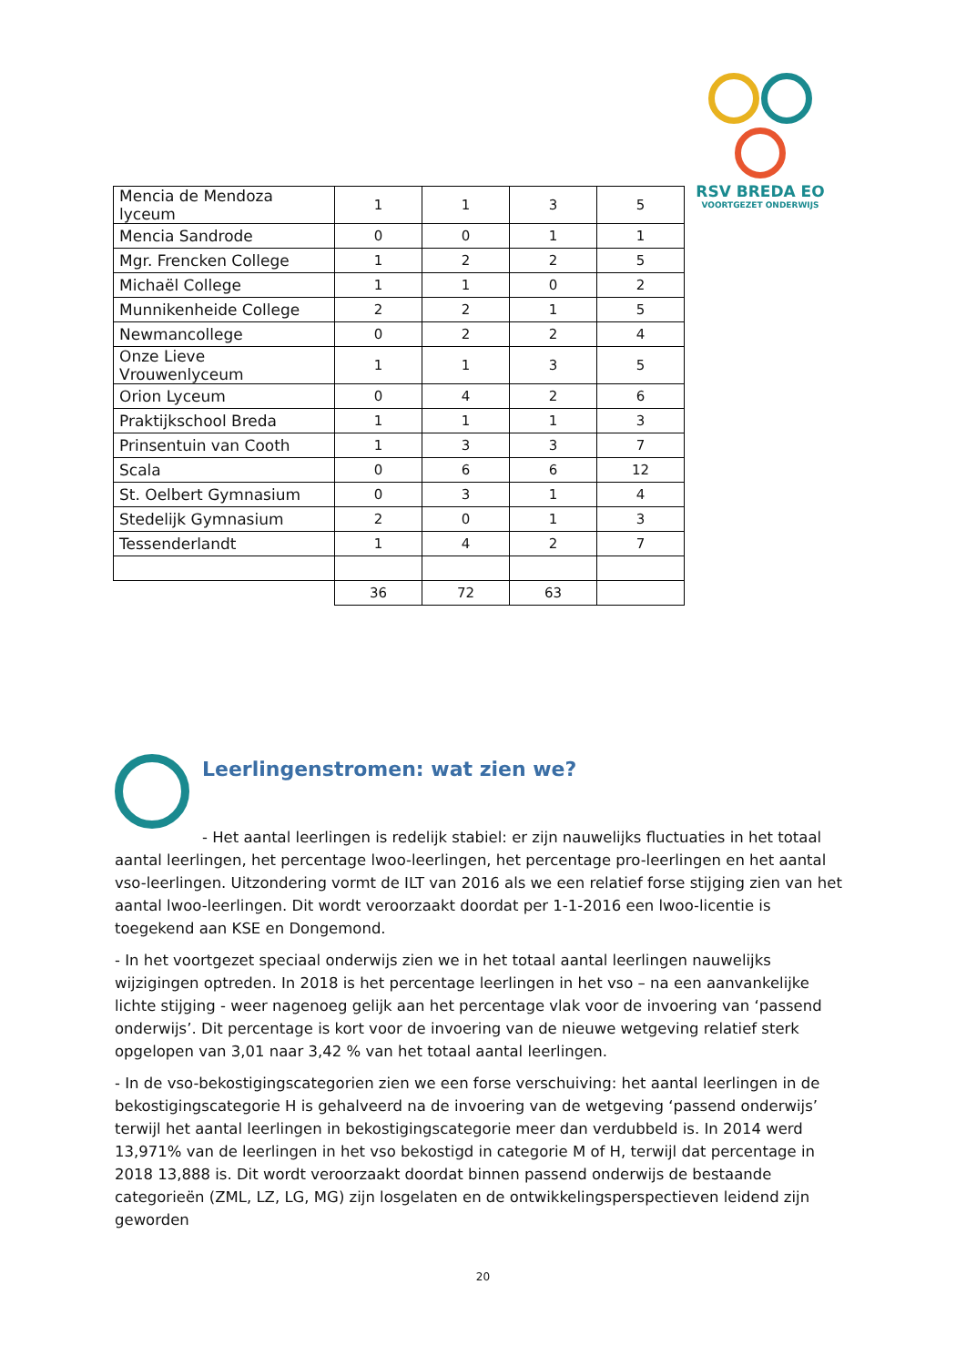RSV BREDA EO
VOORTGEZET ONDERWIJS
| Mencia de Mendoza lyceum | 1 | 1 | 3 | 5 |
| Mencia Sandrode | 0 | 0 | 1 | 1 |
| Mgr. Frencken College | 1 | 2 | 2 | 5 |
| Michaël College | 1 | 1 | 0 | 2 |
| Munnikenheide College | 2 | 2 | 1 | 5 |
| Newmancollege | 0 | 2 | 2 | 4 |
| Onze Lieve Vrouwenlyceum | 1 | 1 | 3 | 5 |
| Orion Lyceum | 0 | 4 | 2 | 6 |
| Praktijkschool Breda | 1 | 1 | 1 | 3 |
| Prinsentuin van Cooth | 1 | 3 | 3 | 7 |
| Scala | 0 | 6 | 6 | 12 |
| St. Oelbert Gymnasium | 0 | 3 | 1 | 4 |
| Stedelijk Gymnasium | 2 | 0 | 1 | 3 |
| Tessenderlandt | 1 | 4 | 2 | 7 |
| | 36 | 72 | 63 | |
Leerlingenstromen: wat zien we?
- Het aantal leerlingen is redelijk stabiel: er zijn nauwelijks fluctuaties in het totaal aantal leerlingen, het percentage lwoo-leerlingen, het percentage pro-leerlingen en het aantal vso-leerlingen. Uitzondering vormt de ILT van 2016 als we een relatief forse stijging zien van het aantal lwoo-leerlingen. Dit wordt veroorzaakt doordat per 1-1-2016 een lwoo-licentie is toegekend aan KSE en Dongemond.
- In het voortgezet speciaal onderwijs zien we in het totaal aantal leerlingen nauwelijks wijzigingen optreden. In 2018 is het percentage leerlingen in het vso – na een aanvankelijke lichte stijging - weer nagenoeg gelijk aan het percentage vlak voor de invoering van ‘passend onderwijs’. Dit percentage is kort voor de invoering van de nieuwe wetgeving relatief sterk opgelopen van 3,01 naar 3,42 % van het totaal aantal leerlingen.
- In de vso-bekostigingscategorien zien we een forse verschuiving: het aantal leerlingen in de bekostigingscategorie H is gehalveerd na de invoering van de wetgeving ‘passend onderwijs’ terwijl het aantal leerlingen in bekostigingscategorie meer dan verdubbeld is. In 2014 werd 13,971% van de leerlingen in het vso bekostigd in categorie M of H, terwijl dat percentage in 2018 13,888 is. Dit wordt veroorzaakt doordat binnen passend onderwijs de bestaande categorieën (ZML, LZ, LG, MG) zijn losgelaten en de ontwikkelingsperspectieven leidend zijn geworden
20